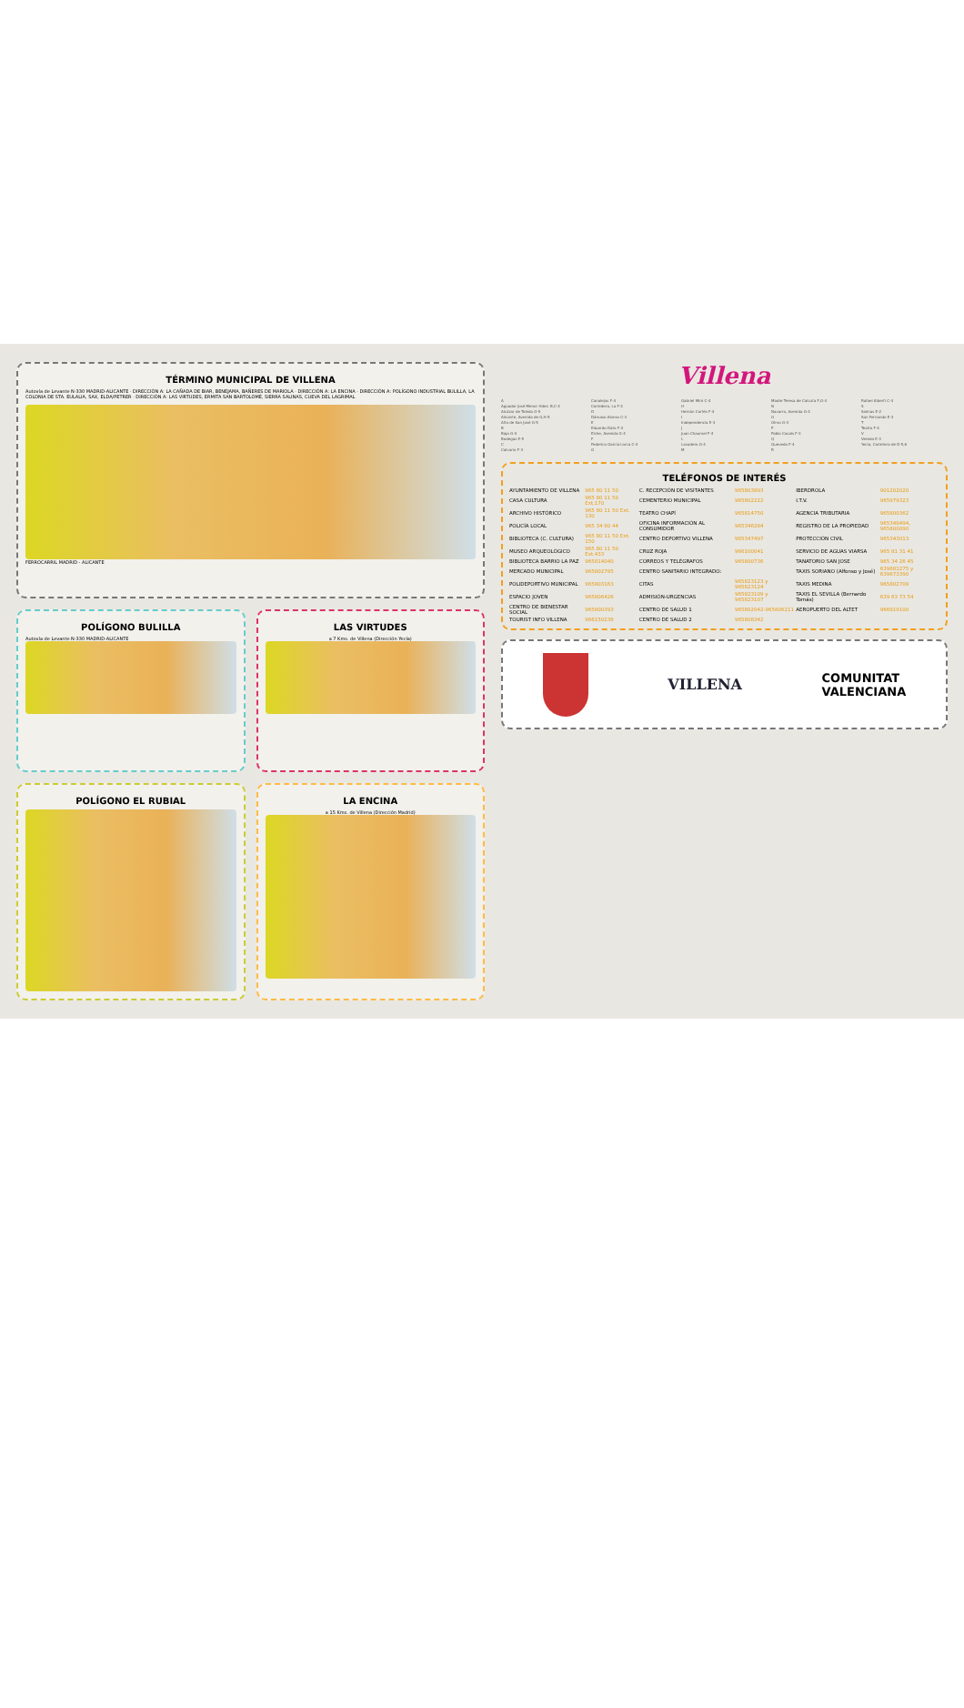TÉRMINO MUNICIPAL DE VILLENA
Autovía de Levante N-330 MADRID-ALICANTE · DIRECCIÓN A: LA CAÑADA DE BIAR, BENEJAMA, BAÑERES DE MARIOLA · DIRECCIÓN A: LA ENCINA · DIRECCIÓN A: POLÍGONO INDUSTRIAL BULILLA, LA COLONIA DE STA. EULALIA, SAX, ELDA/PETRER · DIRECCIÓN A: LAS VIRTUDES, ERMITA SAN BARTOLOMÉ, SIERRA SALINAS, CUEVA DEL LAGRIMAL
FERROCARRIL MADRID - ALICANTE
POLÍGONO BULILLA
Autovía de Levante N-330 MADRID-ALICANTE
LAS VIRTUDES
a 7 Kms. de Villena (Dirección Yecla)
POLÍGONO EL RUBIAL LA ENCINA
a 15 Kms. de Villena (Dirección Madrid)
Villena
A
Aguador José Menor Hdez. B,C-4
Alcázar de Toledo G-5
Alicante, Avenida de G,H-5
Alta de San José G-5
B
Baja G-4
Bodegas E-5
C
Calvario F-3
Canalejas F-4
Corredera, La F-4
D
Dámaso Alonso C-3
E
Eduardo Dato F-4
Elche, Avenida G-4
F
Federico García Lorca C-4
G
Gabriel Miró C-4
H
Hernán Cortés F-4
I
Independencia E-3
J
Juan Chaumel F-4
L
Lavadero G-4
M
Madre Teresa de Calcuta F,G-4
N
Navarra, Avenida G-4
O
Olmo G-3
P
Pablo Casals F-3
Q
Quevedo F-4
R
Rafael Alberti C-4
S
Salinas E-2
San Fernando E-3
T
Teatro F-4
V
Vereda E-3
Yecla, Carretera de D-5,6
TELÉFONOS DE INTERÉS
| AYUNTAMIENTO DE VILLENA | 965 80 11 50 | C. RECEPCIÓN DE VISITANTES | 965803893 | IBERDROLA | 901202020 |
| CASA CULTURA | 965 80 11 50 Ext.170 | CEMENTERIO MUNICIPAL | 965802222 | I.T.V. | 965979323 |
| ARCHIVO HISTÓRICO | 965 80 11 50 Ext. 130 | TEATRO CHAPÍ | 965814750 | AGENCIA TRIBUTARIA | 965800362 |
| POLICÍA LOCAL | 965 34 60 44 | OFICINA INFORMACIÓN AL CONSUMIDOR | 965346284 | REGISTRO DE LA PROPIEDAD | 965348494, 965800090 |
| BIBLIOTECA (C. CULTURA) | 965 80 11 50 Ext. 150 | CENTRO DEPORTIVO VILLENA | 965347497 | PROTECCIÓN CIVIL | 965343013 |
| MUSEO ARQUEOLÓGICO | 965 80 11 50 Ext.433 | CRUZ ROJA | 966100041 | SERVICIO DE AGUAS VIARSA | 965 81 31 41 |
| BIBLIOTECA BARRIO LA PAZ | 965814040 | CORREOS Y TELÉGRAFOS | 965800736 | TANATORIO SAN JOSE | 965 34 26 45 |
| MERCADO MUNICIPAL | 965802785 | CENTRO SANITARIO INTEGRADO: | | TAXIS SORIANO (Alfonso y José) | 639681275 y 639673390 |
| POLIDEPORTIVO MUNICIPAL | 965803163 | CITAS | 965823123 y 965823124 | TAXIS MEDINA | 965802709 |
| ESPACIO JOVEN | 965806426 | ADMISIÓN-URGENCIAS | 965823109 y 965823107 | TAXIS EL SEVILLA (Bernardo Tomás) | 639 63 73 54 |
| CENTRO DE BIENESTAR SOCIAL | 965800393 | CENTRO DE SALUD 1 | 965802042-965806211 | AEROPUERTO DEL ALTET | 966919100 |
| TOURIST INFO VILLENA | 966150236 | CENTRO DE SALUD 2 | 965808342 | | |
VILLENA
COMUNITAT
VALENCIANA